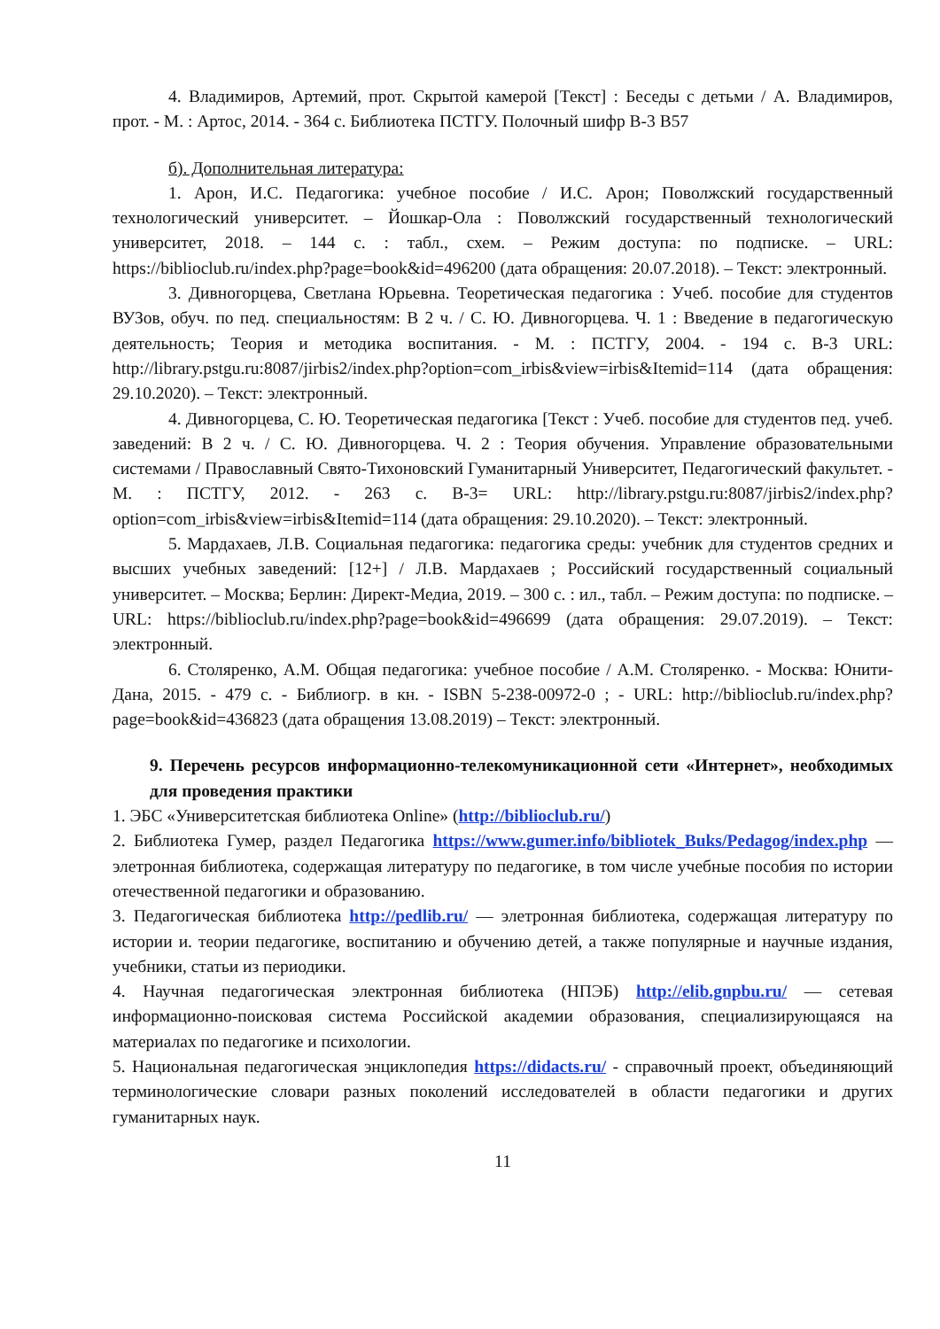4. Владимиров, Артемий, прот. Скрытой камерой [Текст] : Беседы с детьми / А. Владимиров, прот. - М. : Артос, 2014. - 364 с. Библиотека ПСТГУ. Полочный шифр В-3 В57
б). Дополнительная литература:
1. Арон, И.С. Педагогика: учебное пособие / И.С. Арон; Поволжский государственный технологический университет. – Йошкар-Ола : Поволжский государственный технологический университет, 2018. – 144 с. : табл., схем. – Режим доступа: по подписке. – URL: https://biblioclub.ru/index.php?page=book&id=496200 (дата обращения: 20.07.2018). – Текст: электронный.
3. Дивногорцева, Светлана Юрьевна. Теоретическая педагогика : Учеб. пособие для студентов ВУЗов, обуч. по пед. специальностям: В 2 ч. / С. Ю. Дивногорцева. Ч. 1 : Введение в педагогическую деятельность; Теория и методика воспитания. - М. : ПСТГУ, 2004. - 194 с. В-3 URL: http://library.pstgu.ru:8087/jirbis2/index.php?option=com_irbis&view=irbis&Itemid=114 (дата обращения: 29.10.2020). – Текст: электронный.
4. Дивногорцева, С. Ю. Теоретическая педагогика [Текст : Учеб. пособие для студентов пед. учеб. заведений: В 2 ч. / С. Ю. Дивногорцева. Ч. 2 : Теория обучения. Управление образовательными системами / Православный Свято-Тихоновский Гуманитарный Университет, Педагогический факультет. - М. : ПСТГУ, 2012. - 263 с. В-3= URL: http://library.pstgu.ru:8087/jirbis2/index.php?option=com_irbis&view=irbis&Itemid=114 (дата обращения: 29.10.2020). – Текст: электронный.
5. Мардахаев, Л.В. Социальная педагогика: педагогика среды: учебник для студентов средних и высших учебных заведений: [12+] / Л.В. Мардахаев ; Российский государственный социальный университет. – Москва; Берлин: Директ-Медиа, 2019. – 300 с. : ил., табл. – Режим доступа: по подписке. – URL: https://biblioclub.ru/index.php?page=book&id=496699 (дата обращения: 29.07.2019). – Текст: электронный.
6. Столяренко, А.М. Общая педагогика: учебное пособие / А.М. Столяренко. - Москва: Юнити-Дана, 2015. - 479 с. - Библиогр. в кн. - ISBN 5-238-00972-0 ; - URL: http://biblioclub.ru/index.php?page=book&id=436823 (дата обращения 13.08.2019) – Текст: электронный.
9. Перечень ресурсов информационно-телекомуникационной сети «Интернет», необходимых для проведения практики
1. ЭБС «Университетская библиотека Online» (http://biblioclub.ru/)
2. Библиотека Гумер, раздел Педагогика https://www.gumer.info/bibliotek_Buks/Pedagog/index.php — элетронная библиотека, содержащая литературу по педагогике, в том числе учебные пособия по истории отечественной педагогики и образованию.
3. Педагогическая библиотека http://pedlib.ru/ — элетронная библиотека, содержащая литературу по истории и. теории педагогике, воспитанию и обучению детей, а также популярные и научные издания, учебники, статьи из периодики.
4. Научная педагогическая электронная библиотека (НПЭБ) http://elib.gnpbu.ru/ — сетевая информационно-поисковая система Российской академии образования, специализирующаяся на материалах по педагогике и психологии.
5. Национальная педагогическая энциклопедия https://didacts.ru/ - справочный проект, объединяющий терминологические словари разных поколений исследователей в области педагогики и других гуманитарных наук.
11